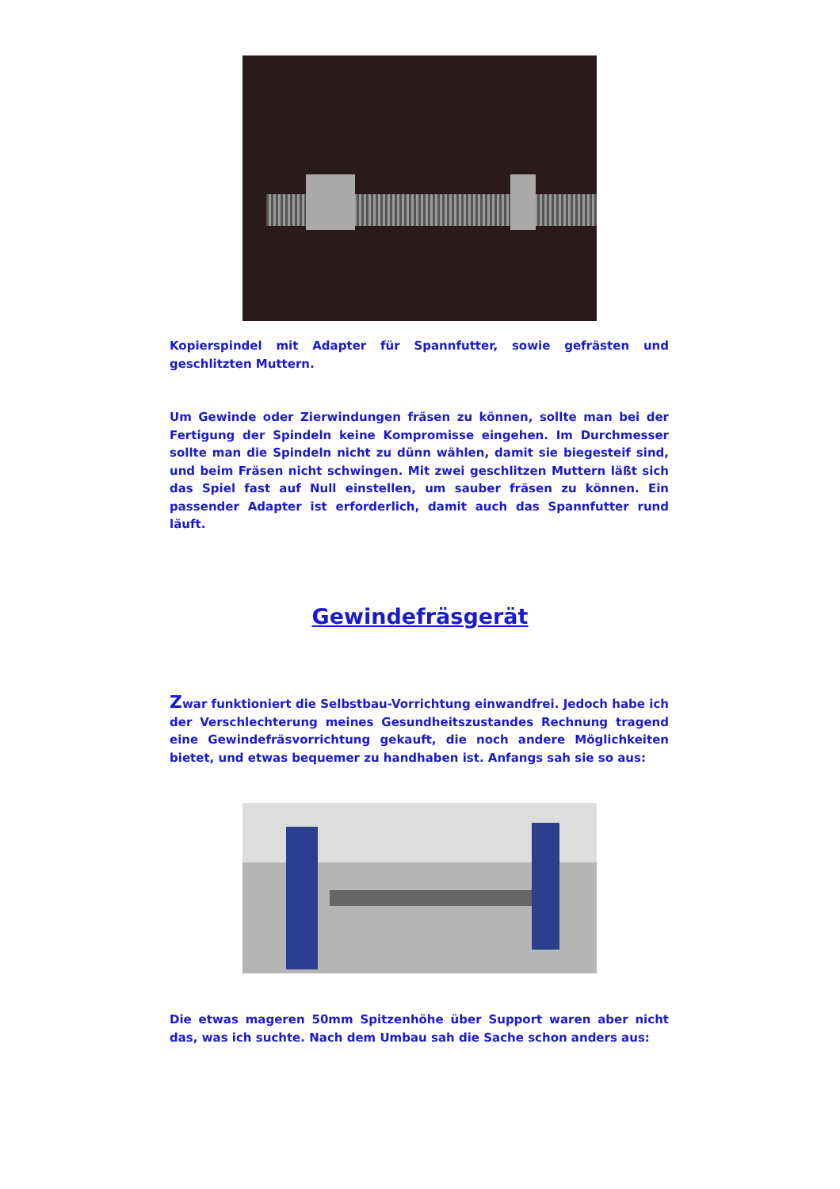Kopierspindel mit Adapter für Spannfutter, sowie gefrästen und geschlitzten Muttern.
Um Gewinde oder Zierwindungen fräsen zu können, sollte man bei der Fertigung der Spindeln keine Kompromisse eingehen. Im Durchmesser sollte man die Spindeln nicht zu dünn wählen, damit sie biegesteif sind, und beim Fräsen nicht schwingen. Mit zwei geschlitzen Muttern läßt sich das Spiel fast auf Null einstellen, um sauber fräsen zu können. Ein passender Adapter ist erforderlich, damit auch das Spannfutter rund läuft.
Gewindefräsgerät
Zwar funktioniert die Selbstbau-Vorrichtung einwandfrei. Jedoch habe ich der Verschlechterung meines Gesundheitszustandes Rechnung tragend eine Gewindefräsvorrichtung gekauft, die noch andere Möglichkeiten bietet, und etwas bequemer zu handhaben ist. Anfangs sah sie so aus:
Die etwas mageren 50mm Spitzenhöhe über Support waren aber nicht das, was ich suchte. Nach dem Umbau sah die Sache schon anders aus: